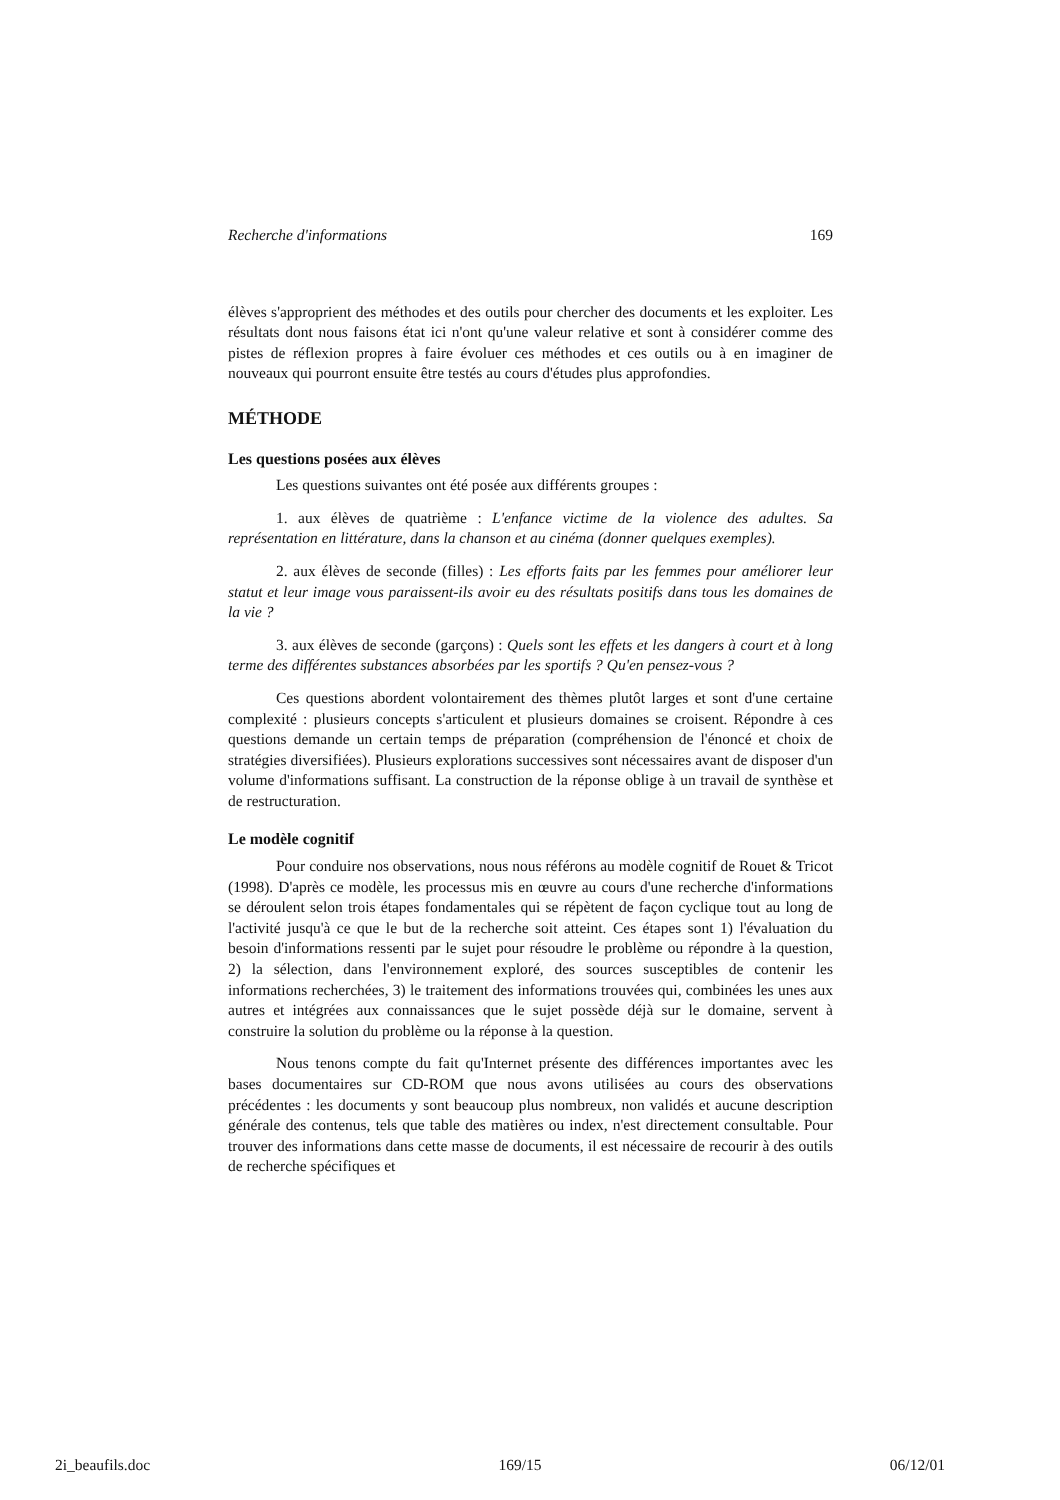Recherche d'informations 169
élèves s'approprient des méthodes et des outils pour chercher des documents et les exploiter. Les résultats dont nous faisons état ici n'ont qu'une valeur relative et sont à considérer comme des pistes de réflexion propres à faire évoluer ces méthodes et ces outils ou à en imaginer de nouveaux qui pourront ensuite être testés au cours d'études plus approfondies.
MÉTHODE
Les questions posées aux élèves
Les questions suivantes ont été posée aux différents groupes :
1. aux élèves de quatrième : L'enfance victime de la violence des adultes. Sa représentation en littérature, dans la chanson et au cinéma (donner quelques exemples).
2. aux élèves de seconde (filles) : Les efforts faits par les femmes pour améliorer leur statut et leur image vous paraissent-ils avoir eu des résultats positifs dans tous les domaines de la vie ?
3. aux élèves de seconde (garçons) : Quels sont les effets et les dangers à court et à long terme des différentes substances absorbées par les sportifs ? Qu'en pensez-vous ?
Ces questions abordent volontairement des thèmes plutôt larges et sont d'une certaine complexité : plusieurs concepts s'articulent et plusieurs domaines se croisent. Répondre à ces questions demande un certain temps de préparation (compréhension de l'énoncé et choix de stratégies diversifiées). Plusieurs explorations successives sont nécessaires avant de disposer d'un volume d'informations suffisant. La construction de la réponse oblige à un travail de synthèse et de restructuration.
Le modèle cognitif
Pour conduire nos observations, nous nous référons au modèle cognitif de Rouet & Tricot (1998). D'après ce modèle, les processus mis en œuvre au cours d'une recherche d'informations se déroulent selon trois étapes fondamentales qui se répètent de façon cyclique tout au long de l'activité jusqu'à ce que le but de la recherche soit atteint. Ces étapes sont 1) l'évaluation du besoin d'informations ressenti par le sujet pour résoudre le problème ou répondre à la question, 2) la sélection, dans l'environnement exploré, des sources susceptibles de contenir les informations recherchées, 3) le traitement des informations trouvées qui, combinées les unes aux autres et intégrées aux connaissances que le sujet possède déjà sur le domaine, servent à construire la solution du problème ou la réponse à la question.
Nous tenons compte du fait qu'Internet présente des différences importantes avec les bases documentaires sur CD-ROM que nous avons utilisées au cours des observations précédentes : les documents y sont beaucoup plus nombreux, non validés et aucune description générale des contenus, tels que table des matières ou index, n'est directement consultable. Pour trouver des informations dans cette masse de documents, il est nécessaire de recourir à des outils de recherche spécifiques et
2i_beaufils.doc 169/15 06/12/01